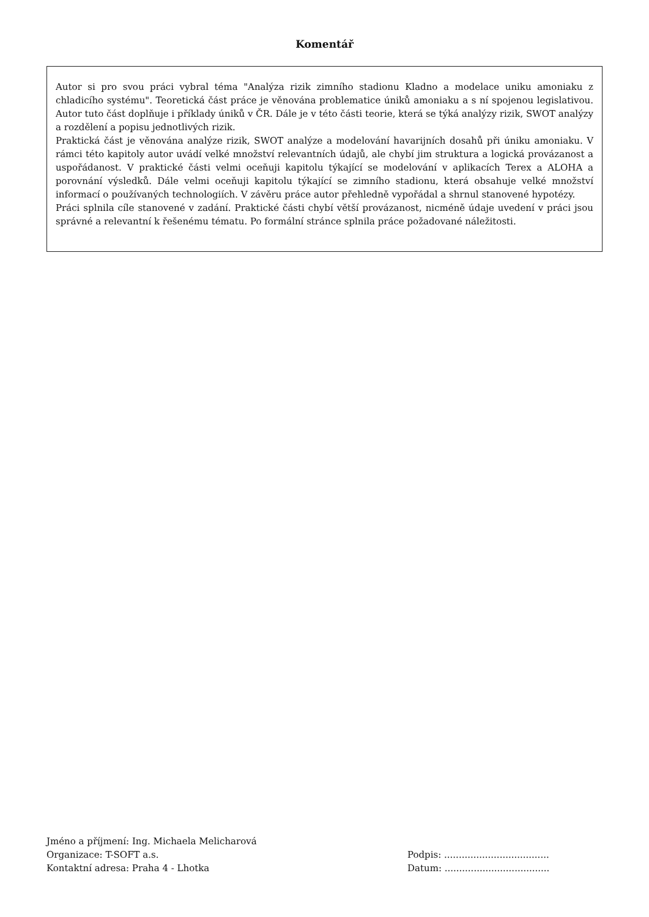Komentář
Autor si pro svou práci vybral téma "Analýza rizik zimního stadionu Kladno a modelace uniku amoniaku z chladicího systému". Teoretická část práce je věnována problematice úniků amoniaku a s ní spojenou legislativou. Autor tuto část doplňuje i příklady úniků v ČR. Dále je v této části teorie, která se týká analýzy rizik, SWOT analýzy a rozdělení a popisu jednotlivých rizik.
Praktická část je věnována analýze rizik, SWOT analýze a modelování havarijních dosahů při úniku amoniaku. V rámci této kapitoly autor uvádí velké množství relevantních údajů, ale chybí jim struktura a logická provázanost a uspořádanost. V praktické části velmi oceňuji kapitolu týkající se modelování v aplikacích Terex a ALOHA a porovnání výsledků. Dále velmi oceňuji kapitolu týkající se zimního stadionu, která obsahuje velké množství informací o používaných technologiích. V závěru práce autor přehledně vypořádal a shrnul stanovené hypotézy.
Práci splnila cíle stanovené v zadání. Praktické části chybí větší provázanost, nicméně údaje uvedení v práci jsou správné a relevantní k řešenému tématu. Po formální stránce splnila práce požadované náležitosti.
Jméno a příjmení: Ing. Michaela Melicharová
Organizace: T-SOFT a.s.
Kontaktní adresa: Praha 4 - Lhotka
Podpis: ....................................
Datum: ....................................